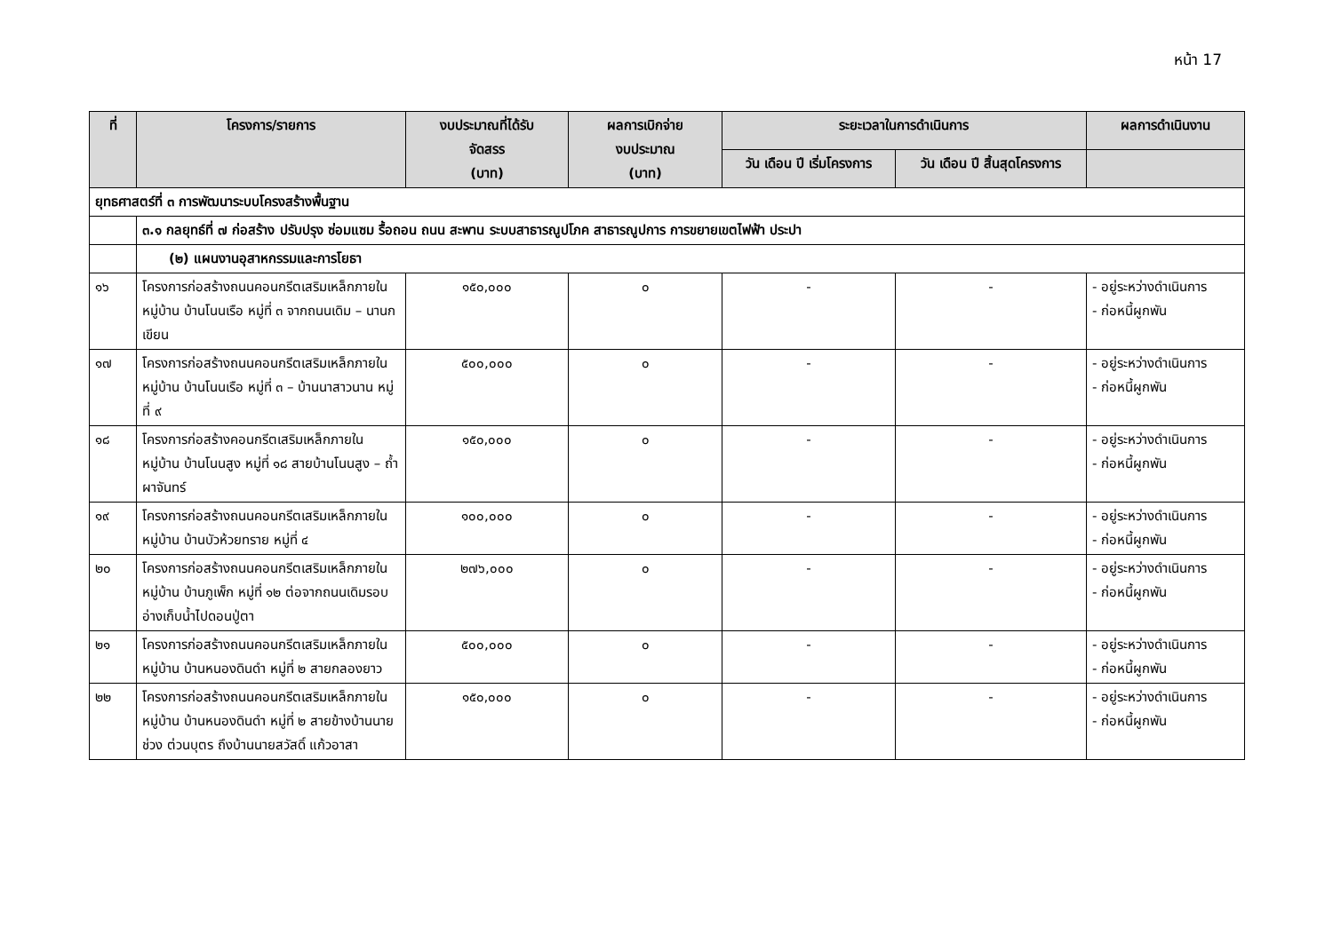หน้า 17
| ที่ | โครงการ/รายการ | งบประมาณที่ได้รับ จัดสรร (บาท) | ผลการเบิกจ่าย งบประมาณ (บาท) | ระยะเวลาในการดำเนินการ | | ผลการดำเนินงาน |
| --- | --- | --- | --- | --- | --- | --- |
| | | | | วัน เดือน ปี เริ่มโครงการ | วัน เดือน ปี สิ้นสุดโครงการ | |
| ยุทธศาสตร์ที่ ๓ การพัฒนาระบบโครงสร้างพื้นฐาน | | | | | | |
| | ๓.๑ กลยุทธ์ที่ ๗ ก่อสร้าง ปรับปรุง ซ่อมแซม รื้อถอน ถนน สะพาน ระบบสาธารณูปโภค สาธารณูปการ การขยายเขตไฟฟ้า ประปา | | | | | |
| | (๒) แผนงานอุสาหกรรมและการโยธา | | | | | |
| ๑๖ | โครงการก่อสร้างถนนคอนกรีตเสริมเหล็กภายในหมู่บ้าน บ้านโนนเรือ หมู่ที่ ๓ จากถนนเดิม – นานกเขียน | ๑๕๐,๐๐๐ | ๐ | - | - | - อยู่ระหว่างดำเนินการ - ก่อหนี้ผูกพัน |
| ๑๗ | โครงการก่อสร้างถนนคอนกรีตเสริมเหล็กภายในหมู่บ้าน บ้านโนนเรือ หมู่ที่ ๓ – บ้านนาสาวนาน หมู่ที่ ๙ | ๕๐๐,๐๐๐ | ๐ | - | - | - อยู่ระหว่างดำเนินการ - ก่อหนี้ผูกพัน |
| ๑๘ | โครงการก่อสร้างคอนกรีตเสริมเหล็กภายในหมู่บ้าน บ้านโนนสูง หมู่ที่ ๑๘ สายบ้านโนนสูง – ถ้ำผาจันทร์ | ๑๕๐,๐๐๐ | ๐ | - | - | - อยู่ระหว่างดำเนินการ - ก่อหนี้ผูกพัน |
| ๑๙ | โครงการก่อสร้างถนนคอนกรีตเสริมเหล็กภายในหมู่บ้าน บ้านบัวห้วยทราย หมู่ที่ ๔ | ๑๐๐,๐๐๐ | ๐ | - | - | - อยู่ระหว่างดำเนินการ - ก่อหนี้ผูกพัน |
| ๒๐ | โครงการก่อสร้างถนนคอนกรีตเสริมเหล็กภายในหมู่บ้าน บ้านภูเพ็ก หมู่ที่ ๑๒ ต่อจากถนนเดิมรอบอ่างเก็บน้ำไปดอนปู่ตา | ๒๗๖,๐๐๐ | ๐ | - | - | - อยู่ระหว่างดำเนินการ - ก่อหนี้ผูกพัน |
| ๒๑ | โครงการก่อสร้างถนนคอนกรีตเสริมเหล็กภายในหมู่บ้าน บ้านหนองดินดำ หมู่ที่ ๒ สายกลองยาว | ๕๐๐,๐๐๐ | ๐ | - | - | - อยู่ระหว่างดำเนินการ - ก่อหนี้ผูกพัน |
| ๒๒ | โครงการก่อสร้างถนนคอนกรีตเสริมเหล็กภายในหมู่บ้าน บ้านหนองดินดำ หมู่ที่ ๒ สายข้างบ้านนายช่วง ต่วนบุตร ถึงบ้านนายสวัสดิ์ แก้วอาสา | ๑๕๐,๐๐๐ | ๐ | - | - | - อยู่ระหว่างดำเนินการ - ก่อหนี้ผูกพัน |